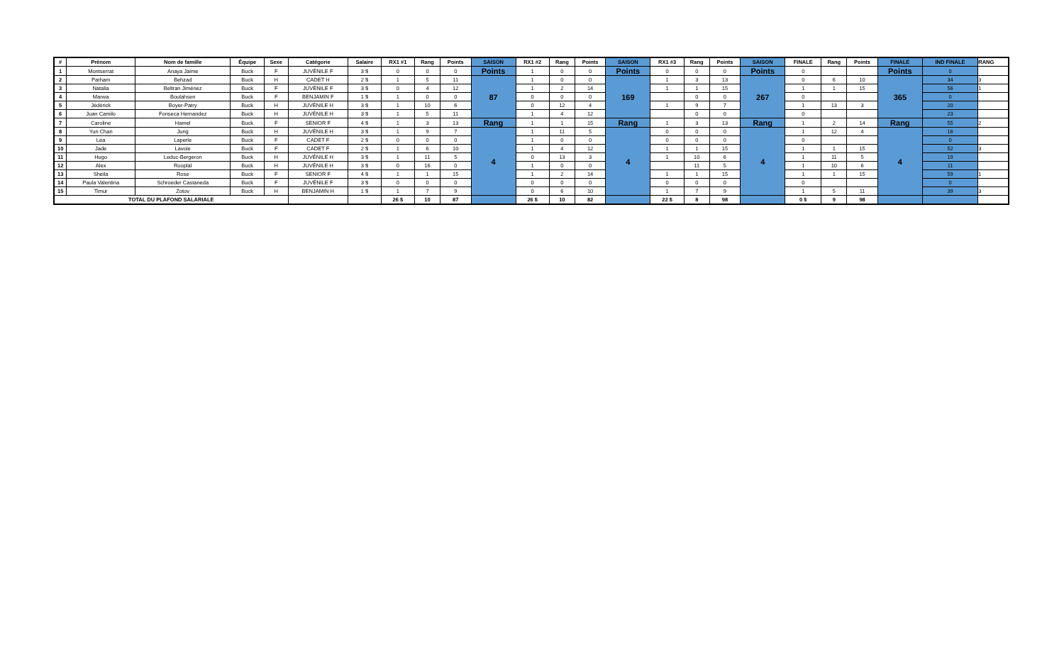| # | Prénom | Nom de famille | Équipe | Sexe | Catégorie | Salaire | RX1 #1 | Rang | Points | SAISON | RX1 #2 | Rang | Points | SAISON | RX1 #3 | Rang | Points | SAISON | FINALE | Rang | Points | FINALE | IND FINALE | RANG |
| --- | --- | --- | --- | --- | --- | --- | --- | --- | --- | --- | --- | --- | --- | --- | --- | --- | --- | --- | --- | --- | --- | --- | --- | --- |
| 1 | Montserrat | Anaya Jaime | Buck | F | JUVÉNILE F | 3 $ | 0 | 0 | 0 | Points | 1 | 0 | 0 | Points | 0 | 0 | 0 | Points | 0 | | | Points | 0 | |
| 2 | Parham | Behzad | Buck | H | CADET H | 2 $ | 1 | 5 | 11 | 87 | 1 | 0 | 0 | 169 | 1 | 3 | 13 | 267 | 0 | 6 | 10 | 365 | 34 | 3 |
| 3 | Natalia | Beltran Jiménez | Buck | F | JUVÉNILE F | 3 $ | 0 | 4 | 12 | | 1 | 2 | 14 | | 1 | 1 | 15 | | 1 | 1 | 15 | | 56 | 1 |
| 4 | Marwa | Boulahsen | Buck | F | BENJAMIN F | 1 $ | 1 | 0 | 0 | | 0 | 0 | 0 | | | 0 | 0 | | 0 | | | | 0 | |
| 5 | Jédérick | Boyer-Patry | Buck | H | JUVÉNILE H | 3 $ | 1 | 10 | 6 | | 0 | 12 | 4 | | 1 | 9 | 7 | | 1 | 13 | 3 | | 20 | |
| 6 | Juan Camilo | Fonseca Hernandez | Buck | H | JUVÉNILE H | 3 $ | 1 | 5 | 11 | | 1 | 4 | 12 | | | 0 | 0 | | 0 | | | | 23 | |
| 7 | Caroline | Hamel | Buck | F | SENIOR F | 4 $ | 1 | 3 | 13 | Rang | 1 | 1 | 15 | Rang | 1 | 3 | 13 | Rang | 1 | 2 | 14 | Rang | 55 | 2 |
| 8 | Yun Chan | Jung | Buck | H | JUVÉNILE H | 3 $ | 1 | 9 | 7 | 4 | 1 | 11 | 5 | 4 | 0 | 0 | 0 | 4 | 1 | 12 | 4 | 4 | 16 | |
| 9 | Léa | Laperle | Buck | F | CADET F | 2 $ | 0 | 0 | 0 | | 1 | 0 | 0 | | 0 | 0 | 0 | | 0 | | | | 0 | |
| 10 | Jade | Lavoie | Buck | F | CADET F | 2 $ | 1 | 6 | 10 | | 1 | 4 | 12 | | 1 | 1 | 15 | | 1 | 1 | 15 | | 52 | 3 |
| 11 | Hugo | Leduc-Bergeron | Buck | H | JUVÉNILE H | 3 $ | 1 | 11 | 5 | | 0 | 13 | 3 | | 1 | 10 | 6 | | 1 | 11 | 5 | | 19 | |
| 12 | Alex | Rooplal | Buck | H | JUVÉNILE H | 3 $ | 0 | 16 | 0 | | 1 | 0 | 0 | | | 11 | 5 | | 1 | 10 | 6 | | 11 | |
| 13 | Sheila | Rose | Buck | F | SENIOR F | 4 $ | 1 | 1 | 15 | | 1 | 2 | 14 | | 1 | 1 | 15 | | 1 | 1 | 15 | | 59 | 1 |
| 14 | Paula Valentina | Schroeder Castaneda | Buck | F | JUVÉNILE F | 3 $ | 0 | 0 | 0 | | 0 | 0 | 0 | | 0 | 0 | 0 | | 0 | | | | 0 | |
| 15 | Timur | Zotov | Buck | H | BENJAMIN H | 1 $ | 1 | 7 | 9 | | 0 | 6 | 10 | | 1 | 7 | 9 | | 1 | 5 | 11 | | 39 | 3 |
| TOTAL DU PLAFOND SALARIALE | | | | | | | 26 $ | 10 | 87 | | 26 $ | 10 | 82 | | 22 $ | 8 | 98 | | 0 $ | 9 | 98 | | | |